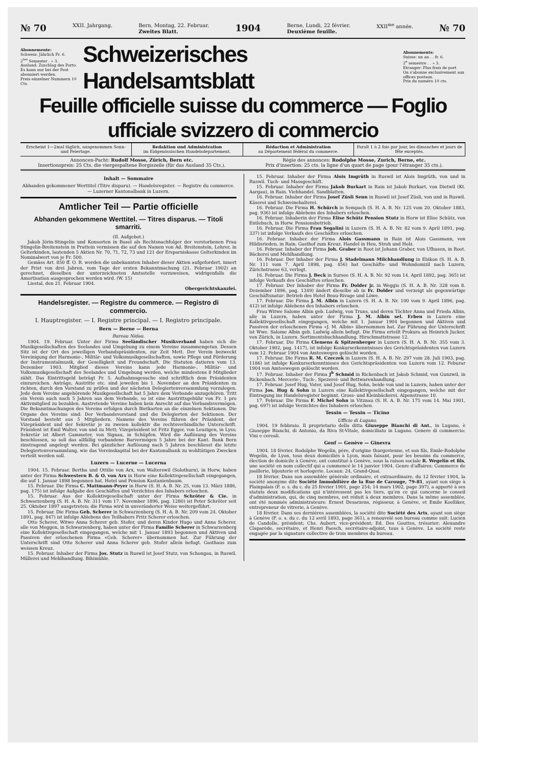№ 70 XXII. Jahrgang. Bern, Montag, 22. Februar.
Zweites Blatt. 1904 Berne, Lundi, 22 février.
Deuxième feuille. XXII<sup>me</sup> année. № 70
Abonnemente:
Schweiz: Jährlich Fr. 6.
2<sup>tes</sup> Semester . » 3.
Ausland: Zuschlag des Porto.
Es kann nur bei der Post abonniert werden.
Preis einzelner Nummern 10 Cts.
Schweizerisches Handelsamtsblatt
Abonnements:
Suisse: un an . . fr. 6.
2<sup>e</sup> semestre . . » 3.
Etranger: Plus frais de port
On s'abonne exclusivement aux offices postaux.
Prix du numéro 10 cts.
Feuille officielle suisse du commerce — Foglio ufficiale svizzero di commercio
Erscheint 1—2mal täglich, ausgenommen Sonn- und Feiertage.
Redaktion und Administration
im Eidgenössischen Handelsdepartement.
Rédaction et Administration
au Département fédéral du commerce.
Paraît 1 à 2 fois par jour, les dimanches et jours de fête exceptés.
Annoncen-Pacht: Rudolf Mosse, Zürich, Bern etc.
Insertionspreis: 25 Cts. die viergespaltene Borgiszeile (für das Ausland 35 Cts.).
Régie des annonces: Rodolphe Mosse, Zurich, Berne, etc.
Prix d'insertion: 25 cts. la ligne d'un quart de page (pour l'étranger 35 cts.).
Inhalt — Sommaire
Abhanden gekommener Werttitel (Titre disparu). — Handelsregister. — Registre du commerce. — Luzerner Kantonalbank in Luzern.
Amtlicher Teil — Partie officielle
Abhanden gekommene Werttitel. — Titres disparus. — Titoli smarriti.
(II. Aufgebot.)
Jakob Jörin-Stingelin und Konsorten in Basel als Rechtsnachfolger der verstorbenen Frau Stingelin-Breitenstein in Prattein vermissen die auf den Namen von Ad. Breitenstein, Lehrer, in Gelterkinden, lautenden 5 Aktien Nr. 70, 71, 72, 73 und 121 der Ersparniskasse Gelterkinden im Nominalwert von je Fr. 500.
Gemäss Art. 850 ff. O. R. werden die unbekannten Inhaber dieser Aktien aufgefordert, innert der Frist von drei Jahren, vom Tage der ersten Bekanntmachung (21. Februar 1902) an gerechnet, dieselben der unterzeichneten Amtsstelle vorzuweisen, widrigenfalls die Amortisation ausgesprochen werden wird. (W. 15)
Liestal, den 21. Februar 1904.
Obergerichtskanzlei.
Handelsregister. — Registre du commerce. — Registro di commercio.
I. Hauptregister. — I. Registre principal. — I. Registro principale.
Bern — Berne — Berna
Bureau Nidau.
1904. 19. Februar. Unter der Firma Seeländischer Musikverband haben sich die Musikgesellschaften des Seelandes und Umgebung zu einem Vereine zusammengetan. Dessen Sitz ist der Ort des jeweiligen Verbandspräsidenten, zur Zeit Mett. Der Verein bezweckt Vereinigung der Harmonie-, Militär- und Volksmusikgesellschaften, sowie Pflege und Förderung der Instrumentalmusik, der Geselligkeit und Freundschaft. Die Statuten datieren vom 13. Dezember 1903. Mitglied dieses Vereins kann jede Harmonie-, Militär- und Volksmusikgesellschaft des Seelandes und Umgebung werden, welche mindestens 8 Mitglieder zählt. Das Eintrittsgeld beträgt Fr. 5. Aufnahmsgesuche sind schriftlich dem Präsidenten einzureichen. Anträge, Austritte etc. sind jeweilen bis 1. November an den Präsidenten zu richten, durch den Vorstand zu prüfen und der nächsten Delegiertenversammlung vorzulegen. Jede dem Vereine angehörende Musikgesellschaft hat 5 Jahre dem Verbande anzugehören. Tritt ein Verein auch nach 5 Jahren aus dem Verbande, so ist eine Austrittsgebühr von Fr. 1 pro Aktivmitglied zu bezahlen. Austretende Vereine haben kein Anrecht auf das Verbandsvermögen. Die Bekanntmachungen des Vereins erfolgen durch Bietkarten an die einzelnen Sektionen. Die Organe des Vereins sind: Der Verbandsvorstand und die Delegierten der Sektionen. Der Vorstand besteht aus 5 Mitgliedern. Namens des Vereins führen der Präsident, der Vizepräsident und der Sekretär je zu zweien kollektiv die rechtsverbindliche Unterschrift. Präsident ist Emil Walter, von und zu Mett; Vizepräsident ist Fritz Egger, von Leuzigen, in Lyss; Sekretär ist Albert Gammeter, von Signau, in Schüpfen. Wird die Auflösung des Vereins beschlossen, so soll das allfällig vorbandene Barvermögen 5 Jahre bei der Kant. Bank Bern zinstragend angelegt werden. Bei gänzlicher Auflösung nach 5 Jahren beschliesst die letzte Delegiertenversammlung, wie das Vereinskapital bei der Kantonalbank zu wohltätigen Zwecken verteilt werden soll.
Luzern — Lucerne — Lucerna
1904. 15. Februar. Bertha und Ottilie von Arx, von Walterswil (Solothurn), in Horw, haben unter der Firma Schwestern B. & O. von Arx in Horw eine Kollektivgesellschaft eingegangen, die auf 1. Januar 1898 begonnen hat. Hotel und Pension Kastanienbaum.
15. Februar. Die Firma C. Mattmann-Peyer in Horw (S. H. A. B. Nr. 25, vom 13. März 1886, pag. 175) ist infolge Aufgabe des Geschäftes und Verzichtes des Inhabers erloschen.
15. Februar. Aus der Kollektivgesellschaft unter der Firma Schröter & Cie. in Schwarzenberg (S. H. A. B. Nr. 311 vom 17. November 1896, pag. 1280) ist Peter Schröter seit 25. Oktober 1897 ausgetreten; die Firma wird in unveränderter Weise weitergeführt.
15. Februar. Die Firma Geb. Scherer in Schwarzenberg (S. H. A. B. Nr. 209 vom 24. Oktober 1891, pag. 847) ist infolge Ablebens des Teilhabers Fritz Scherer erloschen.
Otto Scherer, Witwe Anna Scherer geb. Stofer, und deren Kinder Hugo und Anna Scherer, alle von Meggen, in Schwarzenberg, haben unter der Firma Familie Scherer in Schwarzenberg eine Kollektivgesellschaft eingegangen, welche mit 1. Januar 1893 begonnen und Aktiven und Passiven der erloschenen Firma «Geb. Scherer» übernommen hat. Zur Führung der Unterschrift sind Otto Scherer und Anna Scherer geb. Stofer allein befugt. Gasthaus zum weissen Kreuz.
15. Februar. Inhaber der Firma Jos. Stutz in Ruswil ist Josef Stutz, von Schongau, in Ruswil. Müllerei und Mehlhandlung. Bihimühle.
15. Februar. Inhaber der Firma Alois Imgrüth in Ruswil ist Alois Imgrüth, von und in Ruswil. Tuch- und Massgeschäft.
15. Februar. Inhaber der Firma Jakob Burkart in Rain ist Jakob Burkart, von Dietwil (Kt. Aargau), in Rain. Viehhandel. Sandblatten.
16. Februar. Inhaber der Firma Josef Züsli Senn in Ruswil ist Josef Züsli, von und in Ruswil. Käserei und Schweinehalterei.
16. Februar. Die Firma H. Schürch in Sempach (S. H. A. B. Nr. 125 vom 20. Oktober 1883, pag. 936) ist infolge Ablebens des Inhabers erloschen.
16. Februar. Inhaberin der Firma Elise Schütz Pension Stutz in Horw ist Elise Schütz, von Entlebuch, in Horw. Pensionsbetrieb.
16. Februar. Die Firma Frau Segalini in Luzern (S. H. A. B. Nr. 82 vom 9. April 1891, pag. 337) ist infolge Verkaufs des Geschäftes erloschen.
16. Februar. Inhaber der Firma Alois Gassmann in Rain ist Alois Gassmann, von Hildisrieden, in Rain. Gasthof zum Kreuz. Handel in Heu, Stroh und Holz.
16. Februar. Inhaber der Firma Joh. Graber in Root ist Johann Graber, von Ufhusen, in Root. Bäckerei und Mehlhandlung.
16. Februar. Der Inhaber der Firma J. Stadelmann Milchhandlung in Ebikon (S. H. A. B. Nr. 111 vom 7. April 1898, pag. 456) hat Geschäfts- und Wohndomizil nach Luzern, Zürichstrasse 63, verlegt.
16. Februar. Die Firma J. Beck in Sursee (S. H. A. B. Nr. 92 vom 14. April 1892, pag. 365) ist infolge Verkaufs des Geschäftes erloschen.
17. Februar. Der Inhaber der Firma Fr. Dolder jr. in Weggis (S. H. A. B. Nr. 328 vom 8. Dezember 1896, pag. 1349) ändert dieselbe ab in Fr. Dolder und verzeigt als gegenwärtige Geschäftsnatur: Betrieb des Hotel Beau-Rivage und Löwe.
17. Februar. Die Firma J. M. Albin in Luzern (S. H. A. B. Nr. 100 vom 9. April 1896, pag. 412) ist infolge Ablebens des Inhabers erloschen.
Frau Witwe Salome Albin geb. Ludwig, von Truns, und deren Töchter Anna und Frieda Albin, alle in Luzern, haben unter der Firma J. M. Albin sel. Erben in Luzern eine Kollektivgesellschaft eingegangen, welche mit 1. Januar 1904 begonnen und Aktiven und Passiven der erloschenen Firma «J. M. Albin» übernommen hat. Zur Führung der Unterschrift ist Wwe. Salome Albin geb. Ludwig allein befugt. Die Firma erteilt Prokura an Heinrich Jucker, von Zürich, in Luzern. Sortimentsbuchhandlung. Hirschmattstrasse 12.
17. Februar. Die Firma Clemens & Spitzenberger in Luzern (S. H. A. B. Nr. 355 vom 3. Oktober 1902, pag. 1417), ist infolge Konkurserkenntnisses des Gerichtspräsidenten von Luzern vom 12. Februar 1904 von Amteswegen gelöscht worden.
17. Februar. Die Firma R. M. Czeczek in Luzern (S. H. A. B. Nr. 297 vom 28. Juli 1903, pag. 1186) ist infolge Konkurserkenntnisses des Gerichtspräsidenten von Luzern vom 12. Feburar 1904 von Amteswegen gelöscht worden.
17. Februar. Inhaber der Firma J<sup>b</sup> Schmid in Rickenbach ist Jakob Schmid, von Gunzwil, in Rickenbach. Mercerie-, Tuch-, Spezerei- und Bettwarenhandlung.
17. Februar. Josef Hug, Vater, und Josef Hug, Sohn, beide von und in Luzern, haben unter der Firma Jos. Hug & Sohn in Luzern eine Kollektivgesellschaft eingegangen, welche mit der Eintragung ins Handelsregister beginnt. Gross- und Kleinbäckerei. Alpenstrasse 10.
17. Februar. Die Firma F. Michel Sohn in Vitznau (S. H. A. B. Nr. 175 vom 14. Mai 1901, pag. 697) ist infolge Verzichtes des Inhabers erloschen.
Tessin — Tessin — Ticino
Ufficio di Lugano.
1904. 19 febbraio. Il proprietario della ditta Giuseppe Bianchi di Ant., in Lugano, è Giuseppe Bianchi, di Antonio, da Riva St-Vitale, domiciliato in Lugano. Genere di commercio: Vini e cereali.
Genf — Genève — Ginevra
1904. 18 février. Rodolphe Wegelin, père, d'origine thurgovienne, et son fils, Emile-Rodolphe Wegelin, de Lyon, tous deux domiciliés à Lyon, mais faisant, pour les besoins du commerce, élection de domicile à Genève, ont constitué à Genève, sous la raison sociale R. Wegelin et fils, une société en nom collectif qui a commencé le 14 janvier 1904. Genre d'affaires: Commerce de joaillerie, bijouterie et horlogerie. Locaux: 24, Grand-Quai.
18 février. Dans son assemblée générale ordinaire, et extraordinaire, du 12 février 1904, la société anonyme dite Société Immobilière de la Rue de Carouge, 79-81, ayant son siège à Plainpalais (F. o. s. du c. du 25 février 1901, page 254; 14 mars 1902, page 397), a apporté à ses statuts deux modifications qui n'intéressent pas les tiers, qu'en ce qui concerne le conseil d'administration, qui, de cinq membres, est réduit à deux membres. Dans la même assemblée, ont été nommés administrateurs: Ernest Desarzens, régisseur, à Genève, et Emile Koelliker, entrepreneur de vitrerie, à Genève.
18 février. Dans ses dernières assemblées, la société dite Société des Arts, ayant son siège à Genève (F. o. s. du c. du 12 avril 1893, page 361), a renouvelé son bureau comme suit: Lucien de Candolle, président; Chs. Aubert, vice-président; Ed. Des Gouttes, trésorier; Alexandre Claparède, secrétaire, et Henri Faesch, secrétaire-adjoint, tous à Genève. La société reste engagée par la signature collective de trois membres du bureau.